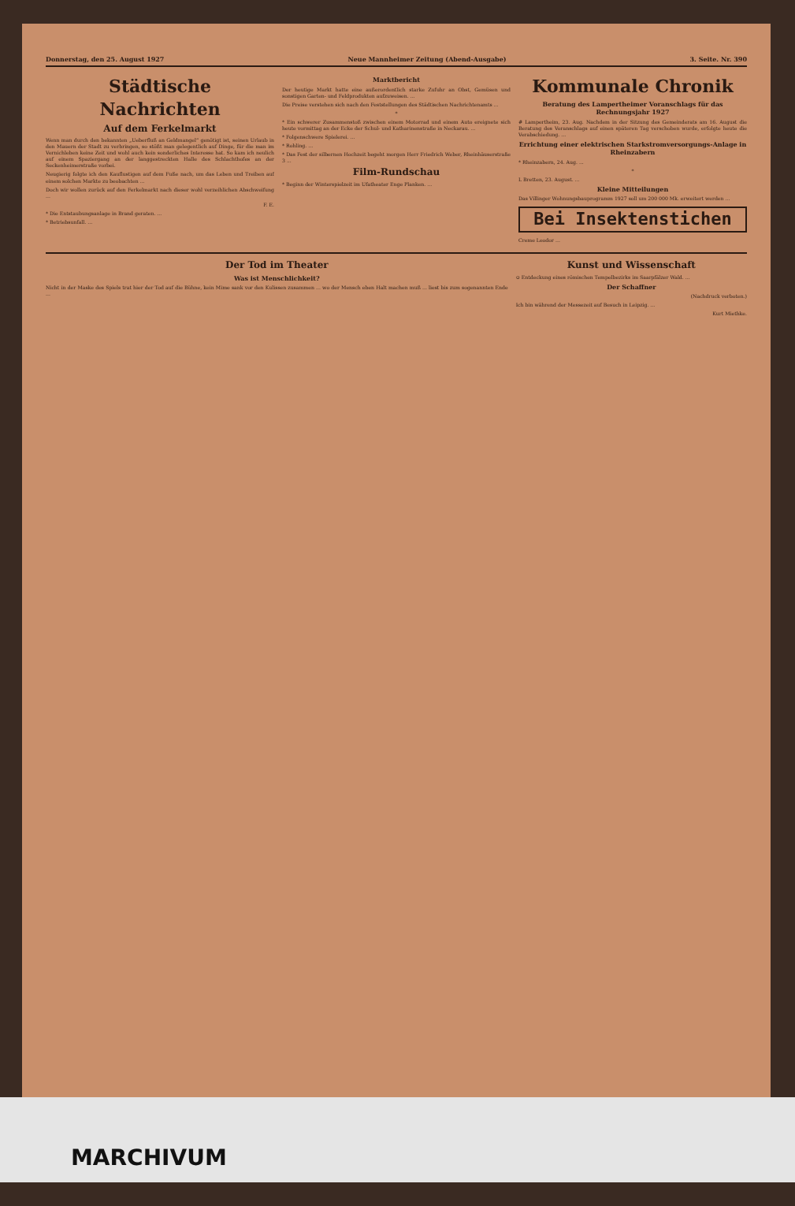Donnerstag, den 25. August 1927 Neue Mannheimer Zeitung (Abend-Ausgabe) 3. Seite. Nr. 390
Städtische Nachrichten
Auf dem Ferkelmarkt
Wenn man durch den bekannten „Ueberfluß an Geldmangel“ genötigt ist, seinen Urlaub in den Mauern der Stadt zu verbringen, so stößt man gelegentlich auf Dinge, für die man im Vernichleben keine Zeit und wohl auch kein sonderliches Interesse hat. So kam ich neulich auf einem Spaziergang an der langgestreckten Halle des Schlachthofes an der Seckenheimerstraße vorbei.
Neugierig folgte ich den Kauflustigen auf dem Fuße nach, um das Leben und Treiben auf einem solchen Markte zu beobachten ...
Doch wir wollen zurück auf den Ferkelmarkt nach dieser wohl verzeihlichen Abschweifung ...
F. E.
* Die Entstaubungsanlage in Brand geraten. ...
* Betriebsunfall. ...
Marktbericht
Der heutige Markt hatte eine außerordentlich starke Zufuhr an Obst, Gemüsen und sonstigen Garten- und Feldprodukten aufzuweisen. ...
Die Preise verstehen sich nach den Feststellungen des Städtischen Nachrichtenamts ...
*
* Ein schwerer Zusammenstoß zwischen einem Motorrad und einem Auto ereignete sich heute vormittag an der Ecke der Schul- und Katharinenstraße in Neckarau. ...
* Folgenschwere Spielerei. ...
* Rohling. ...
* Das Fest der silbernen Hochzeit begeht morgen Herr Friedrich Weber, Rheinhäuserstraße 3 ...
Film-Rundschau
* Beginn der Winterspielzeit im Ufatheater Enge Planken. ...
Kommunale Chronik
Beratung des Lampertheimer Voranschlags für das Rechnungsjahr 1927
# Lampertheim, 23. Aug. Nachdem in der Sitzung des Gemeinderats am 16. August die Beratung des Voranschlags auf einen späteren Tag verschoben wurde, erfolgte heute die Verabschiedung. ...
Errichtung einer elektrischen Starkstromversorgungs-Anlage in Rheinzabern
* Rheinzabern, 24. Aug. ...
*
L Bretten, 23. August. ...
Kleine Mitteilungen
Das Villinger Wohnungsbauprogramm 1927 soll um 200 000 Mk. erweitert werden ...
Bei Insektenstichen
Creme Leodor ...
Der Tod im Theater
Was ist Menschlichkeit?
Nicht in der Maske des Spiels trat hier der Tod auf die Bühne, kein Mime sank vor den Kulissen zusammen ... wo der Mensch eben Halt machen muß ... liest bis zum sogenannten Ende ...
Kunst und Wissenschaft
⊙ Entdeckung eines römischen Tempelbezirks im Saarpfälzer Wald. ...
Der Schaffner
(Nachdruck verboten.)
Ich bin während der Messezeit auf Besuch in Leipzig. ...
Kurt Miethke.
MARCHIVUM